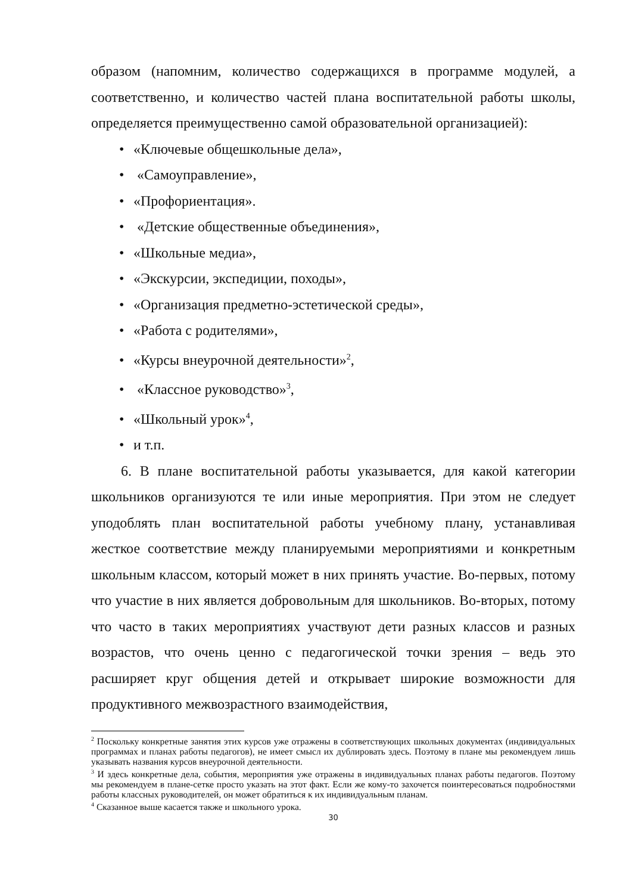образом (напомним, количество содержащихся в программе модулей, а соответственно, и количество частей плана воспитательной работы школы, определяется преимущественно самой образовательной организацией):
• «Ключевые общешкольные дела»,
• «Самоуправление»,
• «Профориентация».
• «Детские общественные объединения»,
• «Школьные медиа»,
• «Экскурсии, экспедиции, походы»,
• «Организация предметно-эстетической среды»,
• «Работа с родителями»,
• «Курсы внеурочной деятельности»<sup>2</sup>,
• «Классное руководство»<sup>3</sup>,
• «Школьный урок»<sup>4</sup>,
• и т.п.
6. В плане воспитательной работы указывается, для какой категории школьников организуются те или иные мероприятия. При этом не следует уподоблять план воспитательной работы учебному плану, устанавливая жесткое соответствие между планируемыми мероприятиями и конкретным школьным классом, который может в них принять участие. Во-первых, потому что участие в них является добровольным для школьников. Во-вторых, потому что часто в таких мероприятиях участвуют дети разных классов и разных возрастов, что очень ценно с педагогической точки зрения – ведь это расширяет круг общения детей и открывает широкие возможности для продуктивного межвозрастного взаимодействия,
<sup>2</sup> Поскольку конкретные занятия этих курсов уже отражены в соответствующих школьных документах (индивидуальных программах и планах работы педагогов), не имеет смысл их дублировать здесь. Поэтому в плане мы рекомендуем лишь указывать названия курсов внеурочной деятельности.
<sup>3</sup> И здесь конкретные дела, события, мероприятия уже отражены в индивидуальных планах работы педагогов. Поэтому мы рекомендуем в плане-сетке просто указать на этот факт. Если же кому-то захочется поинтересоваться подробностями работы классных руководителей, он может обратиться к их индивидуальным планам.
<sup>4</sup> Сказанное выше касается также и школьного урока.
30